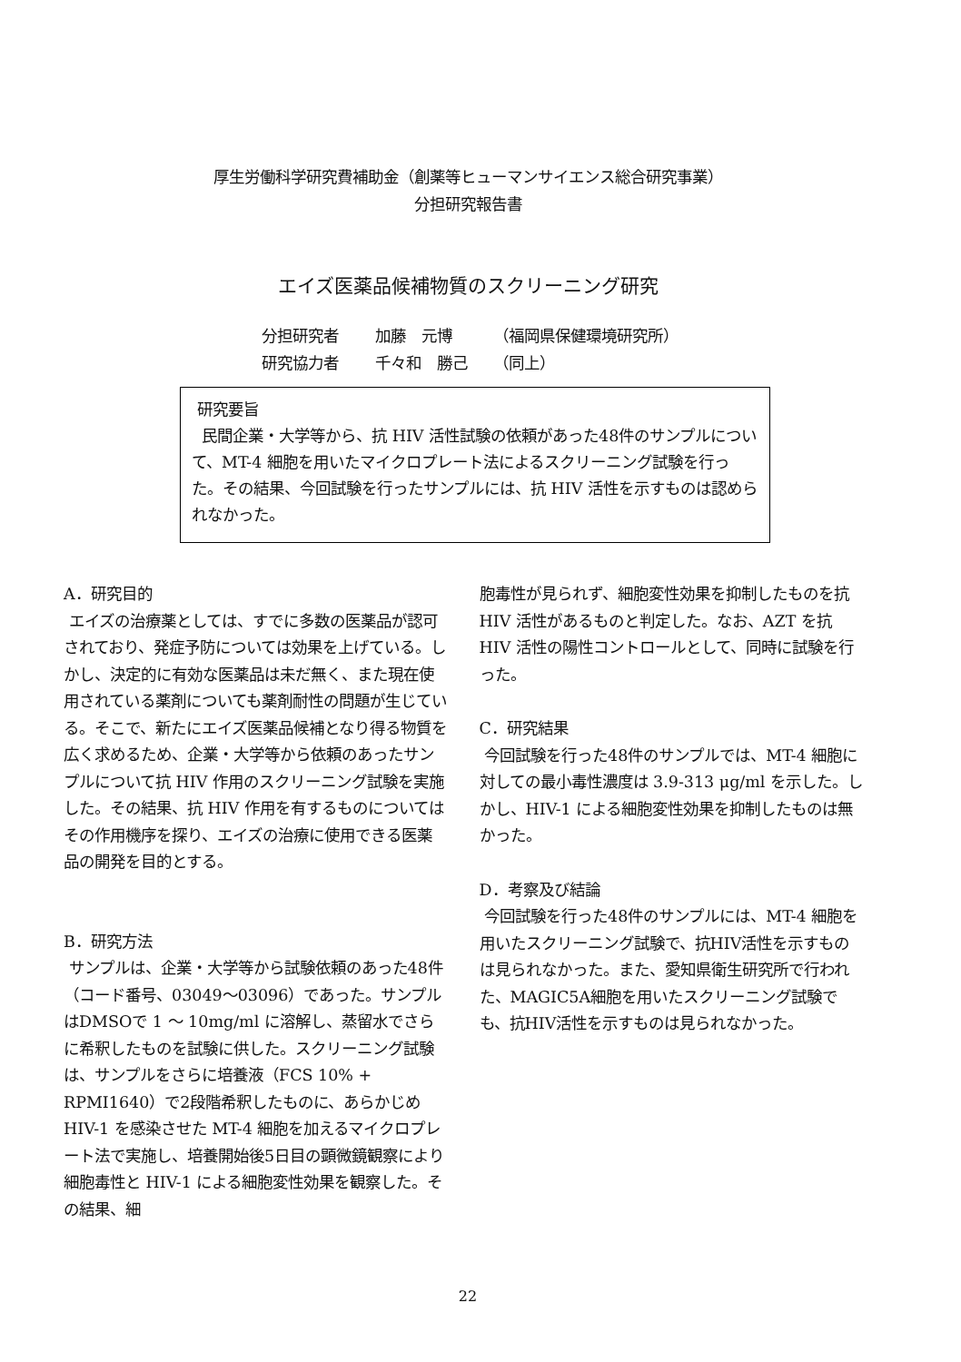厚生労働科学研究費補助金（創薬等ヒューマンサイエンス総合研究事業）
分担研究報告書
エイズ医薬品候補物質のスクリーニング研究
分担研究者 加藤　元博 （福岡県保健環境研究所）
研究協力者 千々和　勝己 （同上）
研究要旨
民間企業・大学等から、抗 HIV 活性試験の依頼があった48件のサンプルについて、MT-4 細胞を用いたマイクロプレート法によるスクリーニング試験を行った。その結果、今回試験を行ったサンプルには、抗 HIV 活性を示すものは認められなかった。
A．研究目的
エイズの治療薬としては、すでに多数の医薬品が認可されており、発症予防については効果を上げている。しかし、決定的に有効な医薬品は未だ無く、また現在使用されている薬剤についても薬剤耐性の問題が生じている。そこで、新たにエイズ医薬品候補となり得る物質を広く求めるため、企業・大学等から依頼のあったサンプルについて抗 HIV 作用のスクリーニング試験を実施した。その結果、抗 HIV 作用を有するものについてはその作用機序を探り、エイズの治療に使用できる医薬品の開発を目的とする。
B．研究方法
サンプルは、企業・大学等から試験依頼のあった48件（コード番号、03049～03096）であった。サンプルはDMSOで 1 ～ 10mg/ml に溶解し、蒸留水でさらに希釈したものを試験に供した。スクリーニング試験は、サンプルをさらに培養液（FCS 10% + RPMI1640）で2段階希釈したものに、あらかじめ HIV-1 を感染させた MT-4 細胞を加えるマイクロプレート法で実施し、培養開始後5日目の顕微鏡観察により細胞毒性と HIV-1 による細胞変性効果を観察した。その結果、細
胞毒性が見られず、細胞変性効果を抑制したものを抗 HIV 活性があるものと判定した。なお、AZT を抗 HIV 活性の陽性コントロールとして、同時に試験を行った。
C．研究結果
今回試験を行った48件のサンプルでは、MT-4 細胞に対しての最小毒性濃度は 3.9-313 μg/ml を示した。しかし、HIV-1 による細胞変性効果を抑制したものは無かった。
D．考察及び結論
今回試験を行った48件のサンプルには、MT-4 細胞を用いたスクリーニング試験で、抗HIV活性を示すものは見られなかった。また、愛知県衛生研究所で行われた、MAGIC5A細胞を用いたスクリーニング試験でも、抗HIV活性を示すものは見られなかった。
22